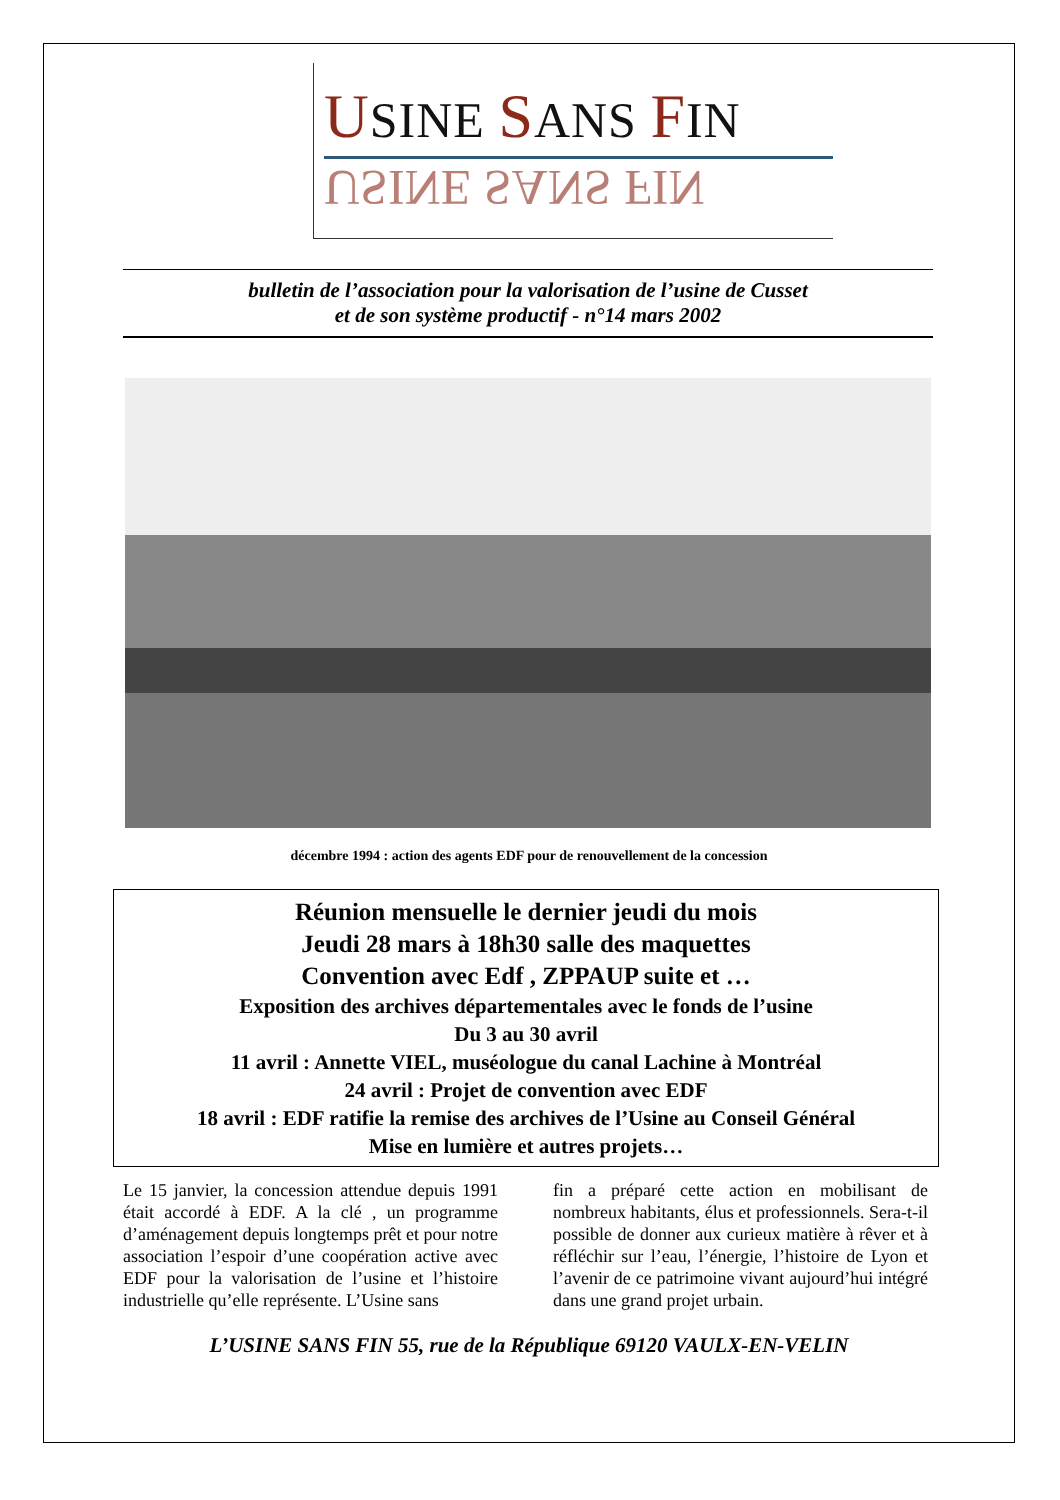USINE SANS FIN
USINE SANS FIN
bulletin de l’association pour la valorisation de l’usine de Cusset
et de son système productif - n°14 mars 2002
décembre 1994 : action des agents EDF pour de renouvellement de la concession
Réunion mensuelle le dernier jeudi du mois
Jeudi 28 mars à 18h30 salle des maquettes
Convention avec Edf , ZPPAUP suite et …
Exposition des archives départementales avec le fonds de l’usine
Du 3 au 30 avril
11 avril : Annette VIEL, muséologue du canal Lachine à Montréal
24 avril : Projet de convention avec EDF
18 avril : EDF ratifie la remise des archives de l’Usine au Conseil Général
Mise en lumière et autres projets…
Le 15 janvier, la concession attendue depuis 1991 était accordé à EDF. A la clé , un programme d’aménagement depuis longtemps prêt et pour notre association l’espoir d’une coopération active avec EDF pour la valorisation de l’usine et l’histoire industrielle qu’elle représente. L’Usine sans
fin a préparé cette action en mobilisant de nombreux habitants, élus et professionnels. Sera-t-il possible de donner aux curieux matière à rêver et à réfléchir sur l’eau, l’énergie, l’histoire de Lyon et l’avenir de ce patrimoine vivant aujourd’hui intégré dans une grand projet urbain.
L’USINE SANS FIN 55, rue de la République 69120 VAULX-EN-VELIN